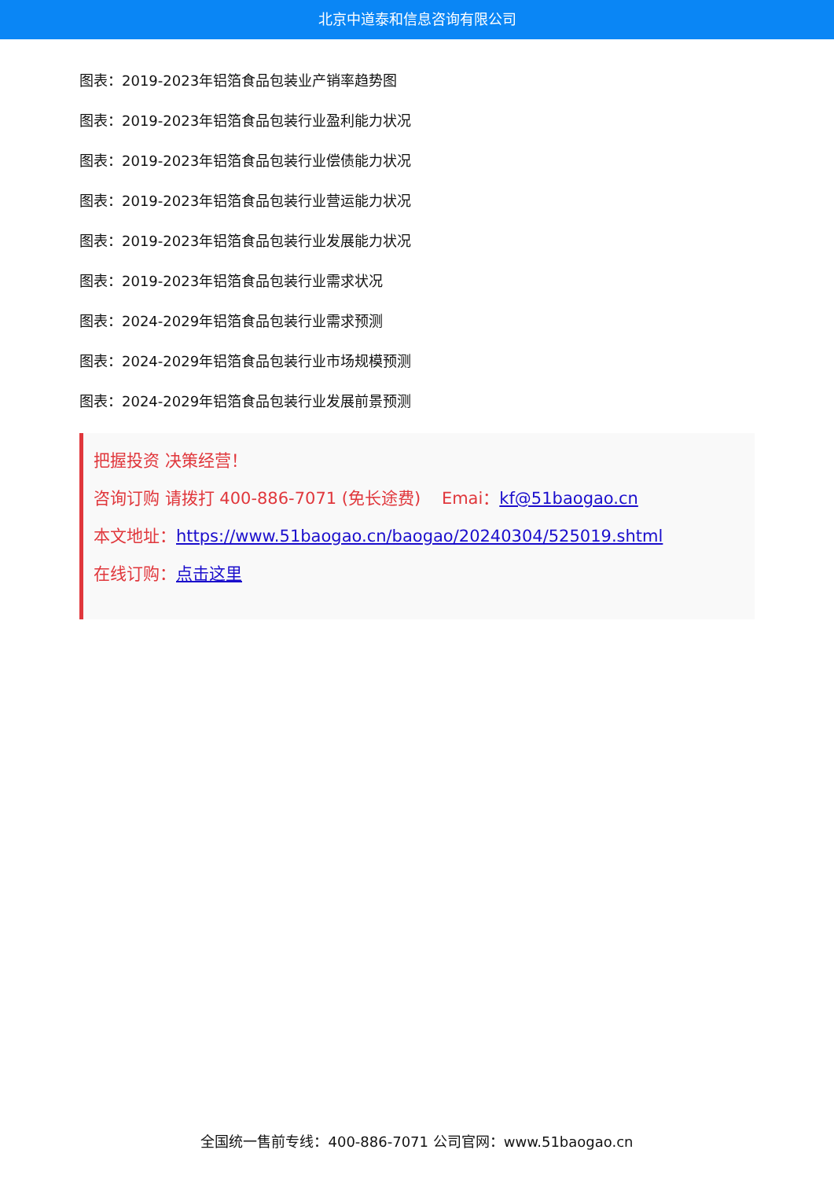北京中道泰和信息咨询有限公司
图表：2019-2023年铝箔食品包装业产销率趋势图
图表：2019-2023年铝箔食品包装行业盈利能力状况
图表：2019-2023年铝箔食品包装行业偿债能力状况
图表：2019-2023年铝箔食品包装行业营运能力状况
图表：2019-2023年铝箔食品包装行业发展能力状况
图表：2019-2023年铝箔食品包装行业需求状况
图表：2024-2029年铝箔食品包装行业需求预测
图表：2024-2029年铝箔食品包装行业市场规模预测
图表：2024-2029年铝箔食品包装行业发展前景预测
把握投资 决策经营！
咨询订购 请拨打 400-886-7071 (免长途费) Emai：kf@51baogao.cn
本文地址：https://www.51baogao.cn/baogao/20240304/525019.shtml
在线订购：点击这里
全国统一售前专线：400-886-7071 公司官网：www.51baogao.cn